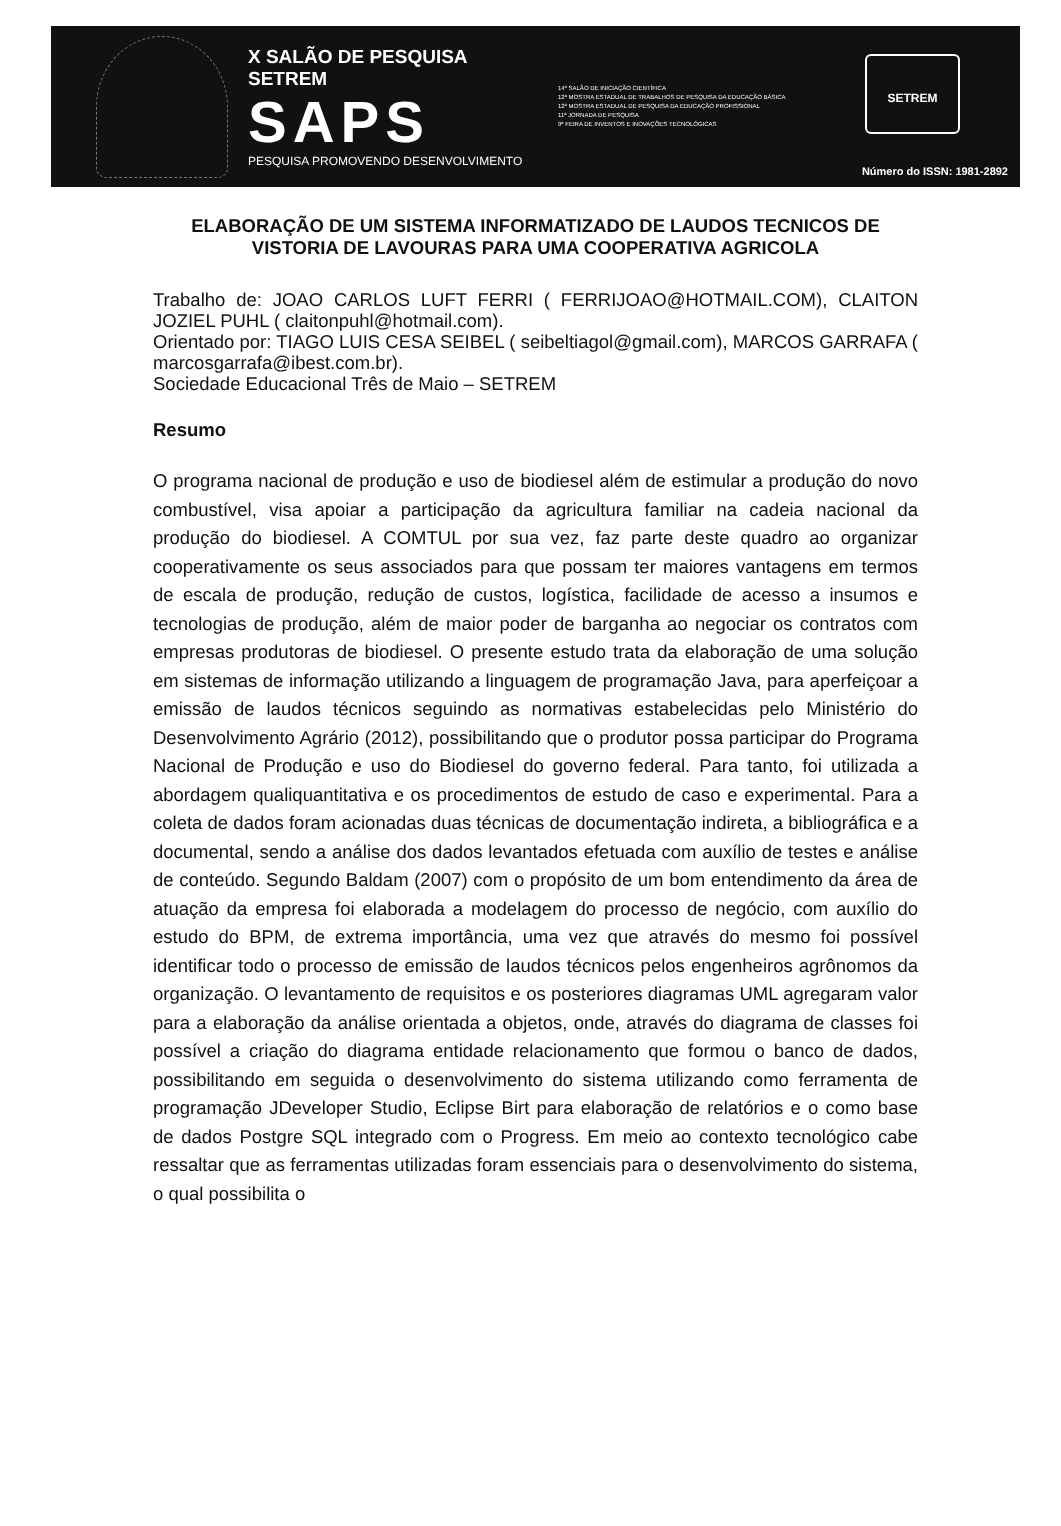X SALÃO DE PESQUISA SETREM
SAPS
PESQUISA PROMOVENDO DESENVOLVIMENTO
14º SALÃO DE INICIAÇÃO CIENTÍFICA
12ª MOSTRA ESTADUAL DE TRABALHOS DE PESQUISA DA EDUCAÇÃO BÁSICA
12ª MOSTRA ESTADUAL DE PESQUISA DA EDUCAÇÃO PROFISSIONAL
11ª JORNADA DE PESQUISA
9ª FEIRA DE INVENTOS E INOVAÇÕES TECNOLÓGICAS
SETREM
Número do ISSN: 1981-2892
ELABORAÇÃO DE UM SISTEMA INFORMATIZADO DE LAUDOS TECNICOS DE VISTORIA DE LAVOURAS PARA UMA COOPERATIVA AGRICOLA
Trabalho de: JOAO CARLOS LUFT FERRI ( FERRIJOAO@HOTMAIL.COM), CLAITON JOZIEL PUHL ( claitonpuhl@hotmail.com).
Orientado por: TIAGO LUIS CESA SEIBEL ( seibeltiagol@gmail.com), MARCOS GARRAFA ( marcosgarrafa@ibest.com.br).
Sociedade Educacional Três de Maio – SETREM
Resumo
O programa nacional de produção e uso de biodiesel além de estimular a produção do novo combustível, visa apoiar a participação da agricultura familiar na cadeia nacional da produção do biodiesel. A COMTUL por sua vez, faz parte deste quadro ao organizar cooperativamente os seus associados para que possam ter maiores vantagens em termos de escala de produção, redução de custos, logística, facilidade de acesso a insumos e tecnologias de produção, além de maior poder de barganha ao negociar os contratos com empresas produtoras de biodiesel. O presente estudo trata da elaboração de uma solução em sistemas de informação utilizando a linguagem de programação Java, para aperfeiçoar a emissão de laudos técnicos seguindo as normativas estabelecidas pelo Ministério do Desenvolvimento Agrário (2012), possibilitando que o produtor possa participar do Programa Nacional de Produção e uso do Biodiesel do governo federal. Para tanto, foi utilizada a abordagem qualiquantitativa e os procedimentos de estudo de caso e experimental. Para a coleta de dados foram acionadas duas técnicas de documentação indireta, a bibliográfica e a documental, sendo a análise dos dados levantados efetuada com auxílio de testes e análise de conteúdo. Segundo Baldam (2007) com o propósito de um bom entendimento da área de atuação da empresa foi elaborada a modelagem do processo de negócio, com auxílio do estudo do BPM, de extrema importância, uma vez que através do mesmo foi possível identificar todo o processo de emissão de laudos técnicos pelos engenheiros agrônomos da organização. O levantamento de requisitos e os posteriores diagramas UML agregaram valor para a elaboração da análise orientada a objetos, onde, através do diagrama de classes foi possível a criação do diagrama entidade relacionamento que formou o banco de dados, possibilitando em seguida o desenvolvimento do sistema utilizando como ferramenta de programação JDeveloper Studio, Eclipse Birt para elaboração de relatórios e o como base de dados Postgre SQL integrado com o Progress. Em meio ao contexto tecnológico cabe ressaltar que as ferramentas utilizadas foram essenciais para o desenvolvimento do sistema, o qual possibilita o